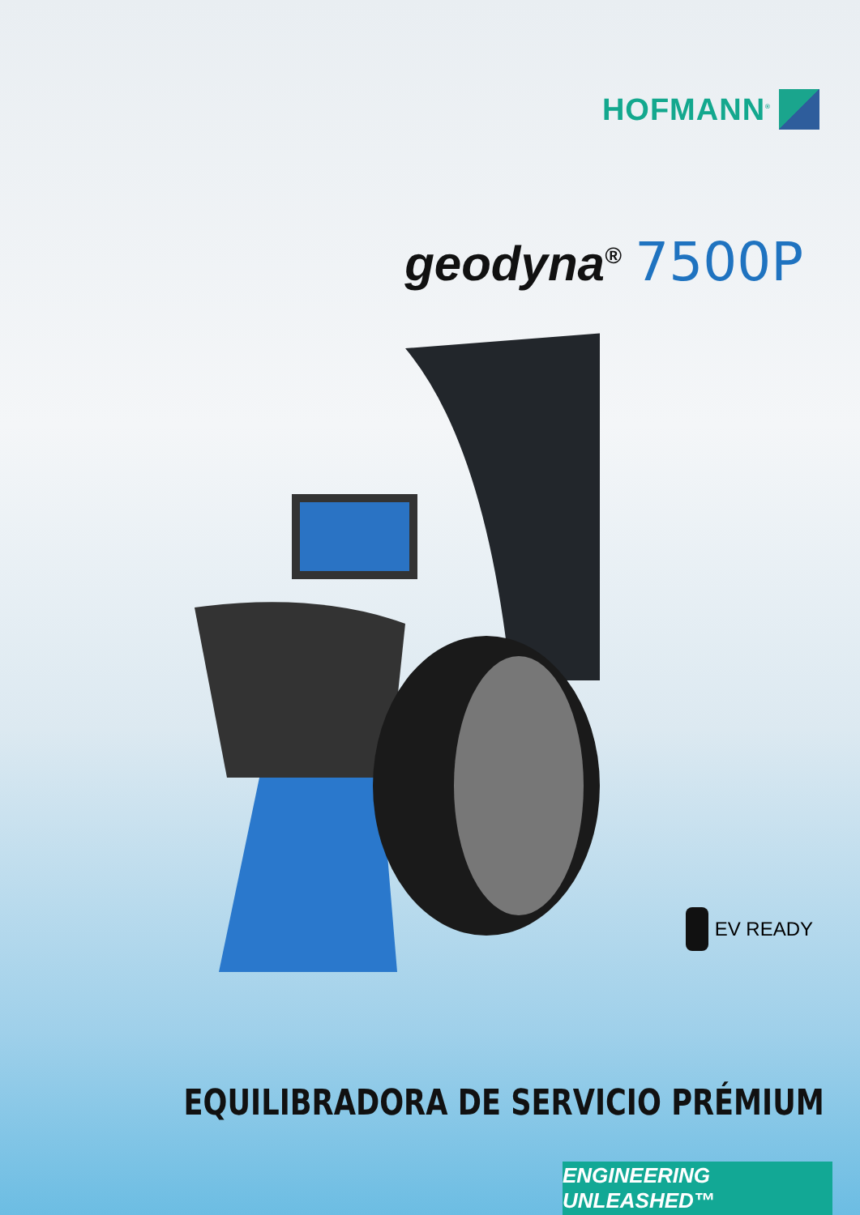HOFMANN<sup>®</sup>
geodyna<sup>®</sup> 7500P
EV READY
EQUILIBRADORA DE SERVICIO PRÉMIUM
ENGINEERING UNLEASHED™